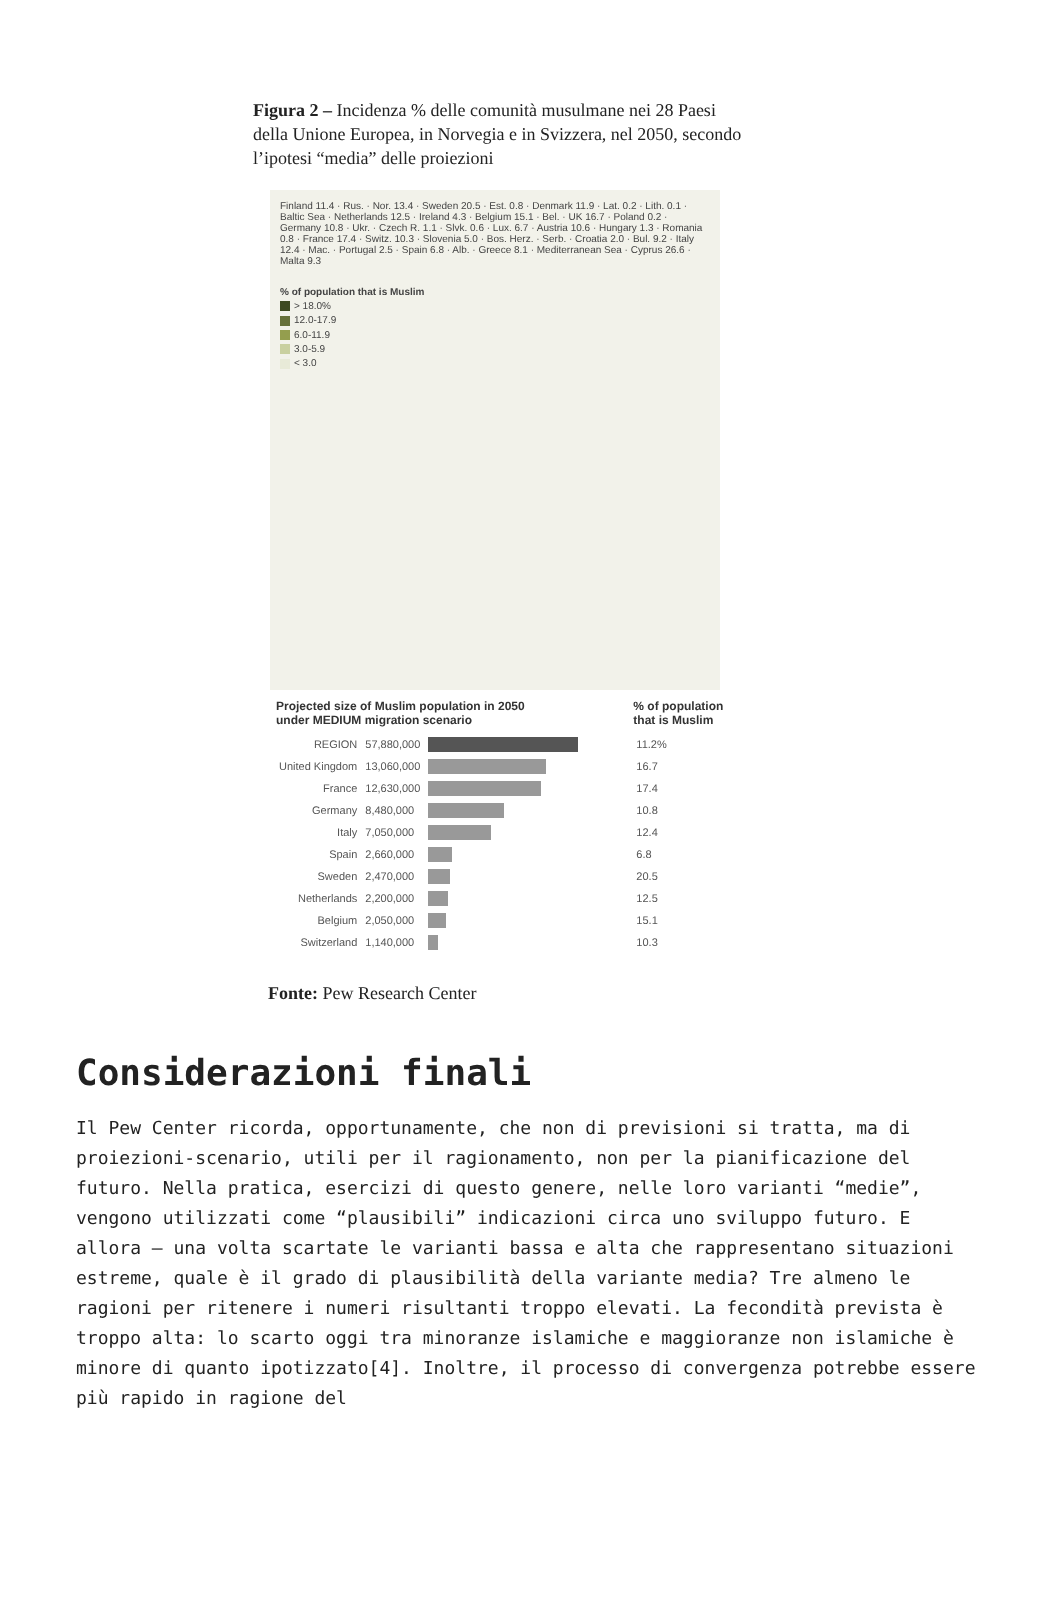Figura 2 – Incidenza % delle comunità musulmane nei 28 Paesi della Unione Europea, in Norvegia e in Svizzera, nel 2050, secondo l’ipotesi “media” delle proiezioni
Finland 11.4 · Rus. · Nor. 13.4 · Sweden 20.5 · Est. 0.8 · Denmark 11.9 · Lat. 0.2 · Lith. 0.1 · Baltic Sea · Netherlands 12.5 · Ireland 4.3 · Belgium 15.1 · Bel. · UK 16.7 · Poland 0.2 · Germany 10.8 · Ukr. · Czech R. 1.1 · Slvk. 0.6 · Lux. 6.7 · Austria 10.6 · Hungary 1.3 · Romania 0.8 · France 17.4 · Switz. 10.3 · Slovenia 5.0 · Bos. Herz. · Serb. · Croatia 2.0 · Bul. 9.2 · Italy 12.4 · Mac. · Portugal 2.5 · Spain 6.8 · Alb. · Greece 8.1 · Mediterranean Sea · Cyprus 26.6 · Malta 9.3
% of population that is Muslim
> 18.0%
12.0-17.9
6.0-11.9
3.0-5.9
< 3.0
| Projected size of Muslim population in 2050 under MEDIUM migration scenario | | | % of population that is Muslim |
| --- | --- | --- | --- |
| REGION | 57,880,000 | | 11.2% |
| United Kingdom | 13,060,000 | | 16.7 |
| France | 12,630,000 | | 17.4 |
| Germany | 8,480,000 | | 10.8 |
| Italy | 7,050,000 | | 12.4 |
| Spain | 2,660,000 | | 6.8 |
| Sweden | 2,470,000 | | 20.5 |
| Netherlands | 2,200,000 | | 12.5 |
| Belgium | 2,050,000 | | 15.1 |
| Switzerland | 1,140,000 | | 10.3 |
Fonte: Pew Research Center
Considerazioni finali
Il Pew Center ricorda, opportunamente, che non di previsioni si tratta, ma di proiezioni-scenario, utili per il ragionamento, non per la pianificazione del futuro. Nella pratica, esercizi di questo genere, nelle loro varianti “medie”, vengono utilizzati come “plausibili” indicazioni circa uno sviluppo futuro. E allora – una volta scartate le varianti bassa e alta che rappresentano situazioni estreme, quale è il grado di plausibilità della variante media? Tre almeno le ragioni per ritenere i numeri risultanti troppo elevati. La fecondità prevista è troppo alta: lo scarto oggi tra minoranze islamiche e maggioranze non islamiche è minore di quanto ipotizzato[4]. Inoltre, il processo di convergenza potrebbe essere più rapido in ragione del